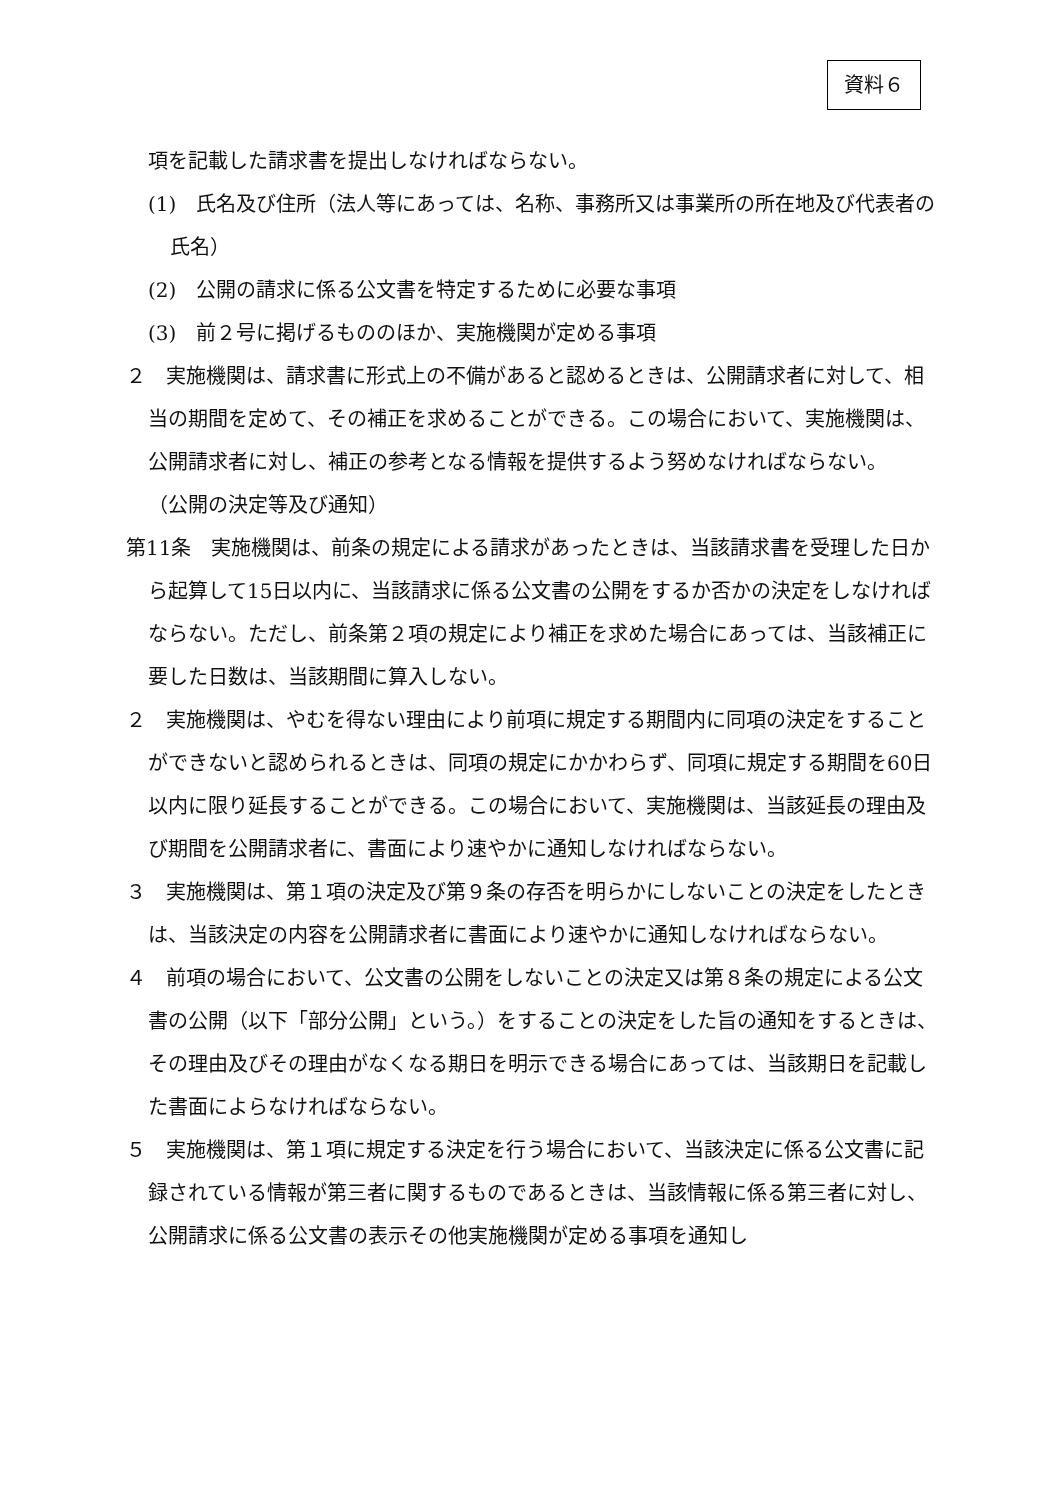資料６
項を記載した請求書を提出しなければならない。
(1)　氏名及び住所（法人等にあっては、名称、事務所又は事業所の所在地及び代表者の氏名）
(2)　公開の請求に係る公文書を特定するために必要な事項
(3)　前２号に掲げるもののほか、実施機関が定める事項
２　実施機関は、請求書に形式上の不備があると認めるときは、公開請求者に対して、相当の期間を定めて、その補正を求めることができる。この場合において、実施機関は、公開請求者に対し、補正の参考となる情報を提供するよう努めなければならない。
（公開の決定等及び通知）
第11条　実施機関は、前条の規定による請求があったときは、当該請求書を受理した日から起算して15日以内に、当該請求に係る公文書の公開をするか否かの決定をしなければならない。ただし、前条第２項の規定により補正を求めた場合にあっては、当該補正に要した日数は、当該期間に算入しない。
２　実施機関は、やむを得ない理由により前項に規定する期間内に同項の決定をすることができないと認められるときは、同項の規定にかかわらず、同項に規定する期間を60日以内に限り延長することができる。この場合において、実施機関は、当該延長の理由及び期間を公開請求者に、書面により速やかに通知しなければならない。
３　実施機関は、第１項の決定及び第９条の存否を明らかにしないことの決定をしたときは、当該決定の内容を公開請求者に書面により速やかに通知しなければならない。
４　前項の場合において、公文書の公開をしないことの決定又は第８条の規定による公文書の公開（以下「部分公開」という。）をすることの決定をした旨の通知をするときは、その理由及びその理由がなくなる期日を明示できる場合にあっては、当該期日を記載した書面によらなければならない。
５　実施機関は、第１項に規定する決定を行う場合において、当該決定に係る公文書に記録されている情報が第三者に関するものであるときは、当該情報に係る第三者に対し、公開請求に係る公文書の表示その他実施機関が定める事項を通知し